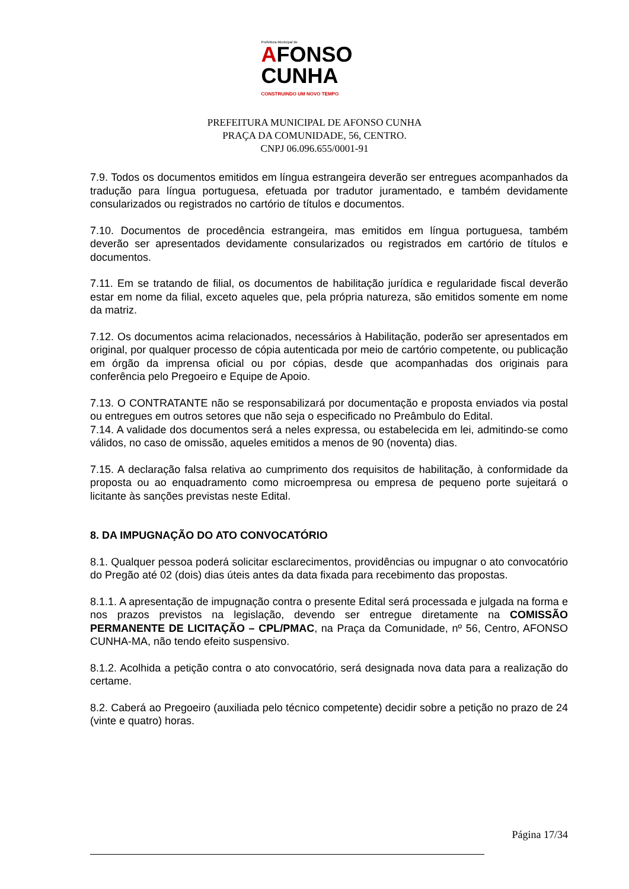Prefeitura Municipal de
AFONSO
CUNHA
CONSTRUINDO UM NOVO TEMPO
PREFEITURA MUNICIPAL DE AFONSO CUNHA
PRAÇA DA COMUNIDADE, 56, CENTRO.
CNPJ 06.096.655/0001-91
7.9. Todos os documentos emitidos em língua estrangeira deverão ser entregues acompanhados da tradução para língua portuguesa, efetuada por tradutor juramentado, e também devidamente consularizados ou registrados no cartório de títulos e documentos.
7.10. Documentos de procedência estrangeira, mas emitidos em língua portuguesa, também deverão ser apresentados devidamente consularizados ou registrados em cartório de títulos e documentos.
7.11. Em se tratando de filial, os documentos de habilitação jurídica e regularidade fiscal deverão estar em nome da filial, exceto aqueles que, pela própria natureza, são emitidos somente em nome da matriz.
7.12. Os documentos acima relacionados, necessários à Habilitação, poderão ser apresentados em original, por qualquer processo de cópia autenticada por meio de cartório competente, ou publicação em órgão da imprensa oficial ou por cópias, desde que acompanhadas dos originais para conferência pelo Pregoeiro e Equipe de Apoio.
7.13. O CONTRATANTE não se responsabilizará por documentação e proposta enviados via postal ou entregues em outros setores que não seja o especificado no Preâmbulo do Edital.
7.14. A validade dos documentos será a neles expressa, ou estabelecida em lei, admitindo-se como válidos, no caso de omissão, aqueles emitidos a menos de 90 (noventa) dias.
7.15. A declaração falsa relativa ao cumprimento dos requisitos de habilitação, à conformidade da proposta ou ao enquadramento como microempresa ou empresa de pequeno porte sujeitará o licitante às sanções previstas neste Edital.
8. DA IMPUGNAÇÃO DO ATO CONVOCATÓRIO
8.1. Qualquer pessoa poderá solicitar esclarecimentos, providências ou impugnar o ato convocatório do Pregão até 02 (dois) dias úteis antes da data fixada para recebimento das propostas.
8.1.1. A apresentação de impugnação contra o presente Edital será processada e julgada na forma e nos prazos previstos na legislação, devendo ser entregue diretamente na COMISSÃO PERMANENTE DE LICITAÇÃO – CPL/PMAC, na Praça da Comunidade, nº 56, Centro, AFONSO CUNHA-MA, não tendo efeito suspensivo.
8.1.2. Acolhida a petição contra o ato convocatório, será designada nova data para a realização do certame.
8.2. Caberá ao Pregoeiro (auxiliada pelo técnico competente) decidir sobre a petição no prazo de 24 (vinte e quatro) horas.
Página 17/34